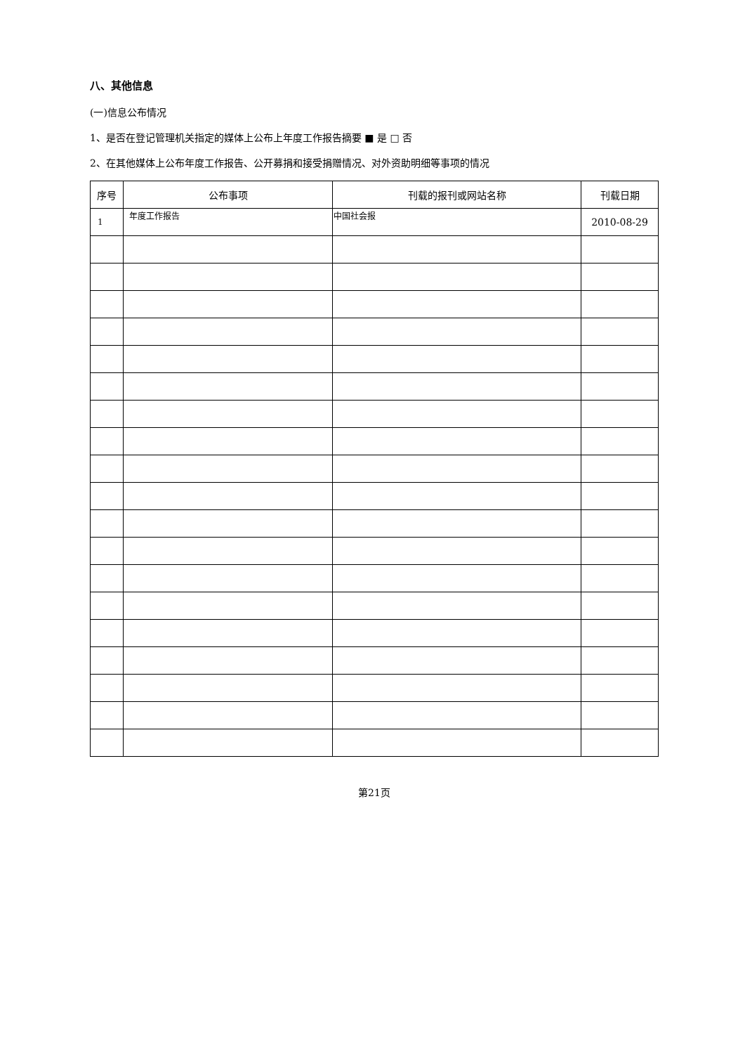八、其他信息
(一)信息公布情况
1、是否在登记管理机关指定的媒体上公布上年度工作报告摘要 ■ 是 □ 否
2、在其他媒体上公布年度工作报告、公开募捐和接受捐赠情况、对外资助明细等事项的情况
| 序号 | 公布事项 | 刊载的报刊或网站名称 | 刊载日期 |
| --- | --- | --- | --- |
| 1 | 年度工作报告 | 中国社会报 | 2010-08-29 |
第21页